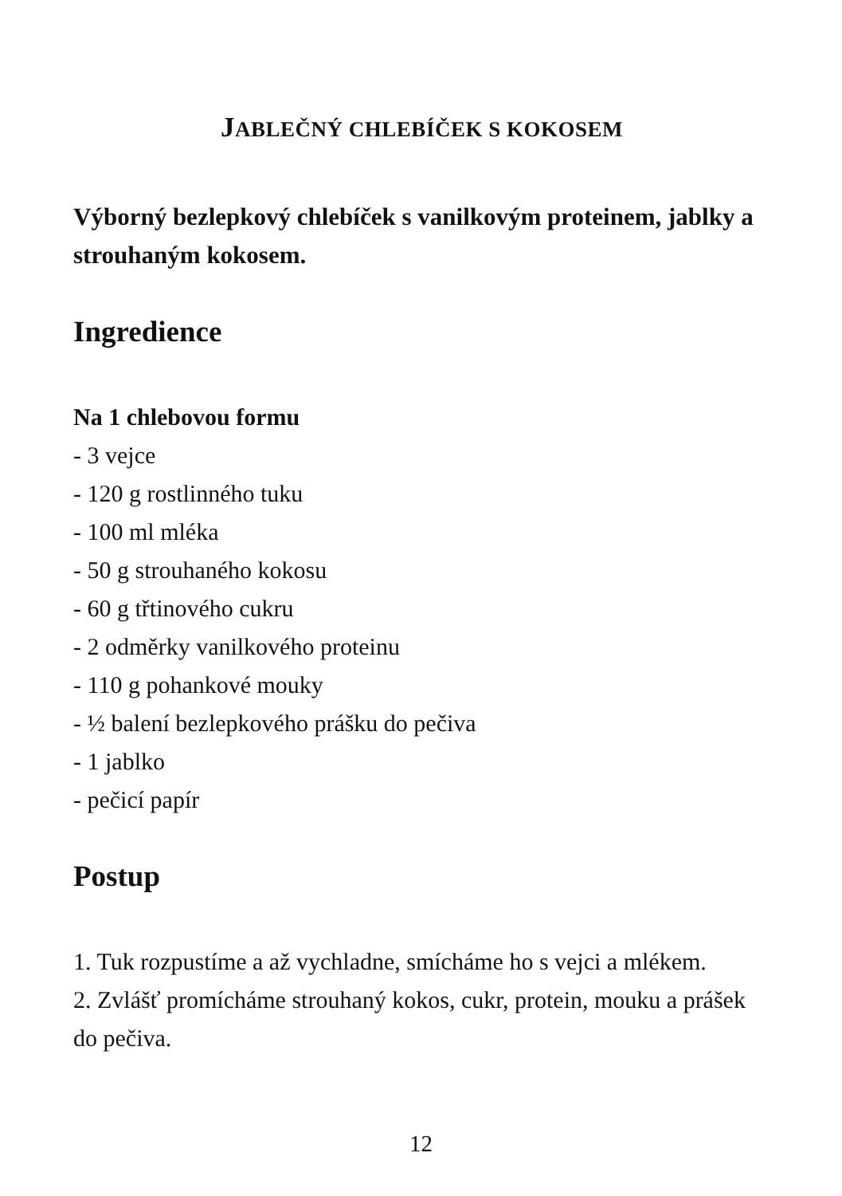JABLEČNÝ CHLEBÍČEK S KOKOSEM
Výborný bezlepkový chlebíček s vanilkovým proteinem, jablky a strouhaným kokosem.
Ingredience
Na 1 chlebovou formu
- 3 vejce
- 120 g rostlinného tuku
- 100 ml mléka
- 50 g strouhaného kokosu
- 60 g třtinového cukru
- 2 odměrky vanilkového proteinu
- 110 g pohankové mouky
- ½ balení bezlepkového prášku do pečiva
- 1 jablko
- pečicí papír
Postup
1. Tuk rozpustíme a až vychladne, smícháme ho s vejci a mlékem.
2. Zvlášť promícháme strouhaný kokos, cukr, protein, mouku a prášek do pečiva.
12